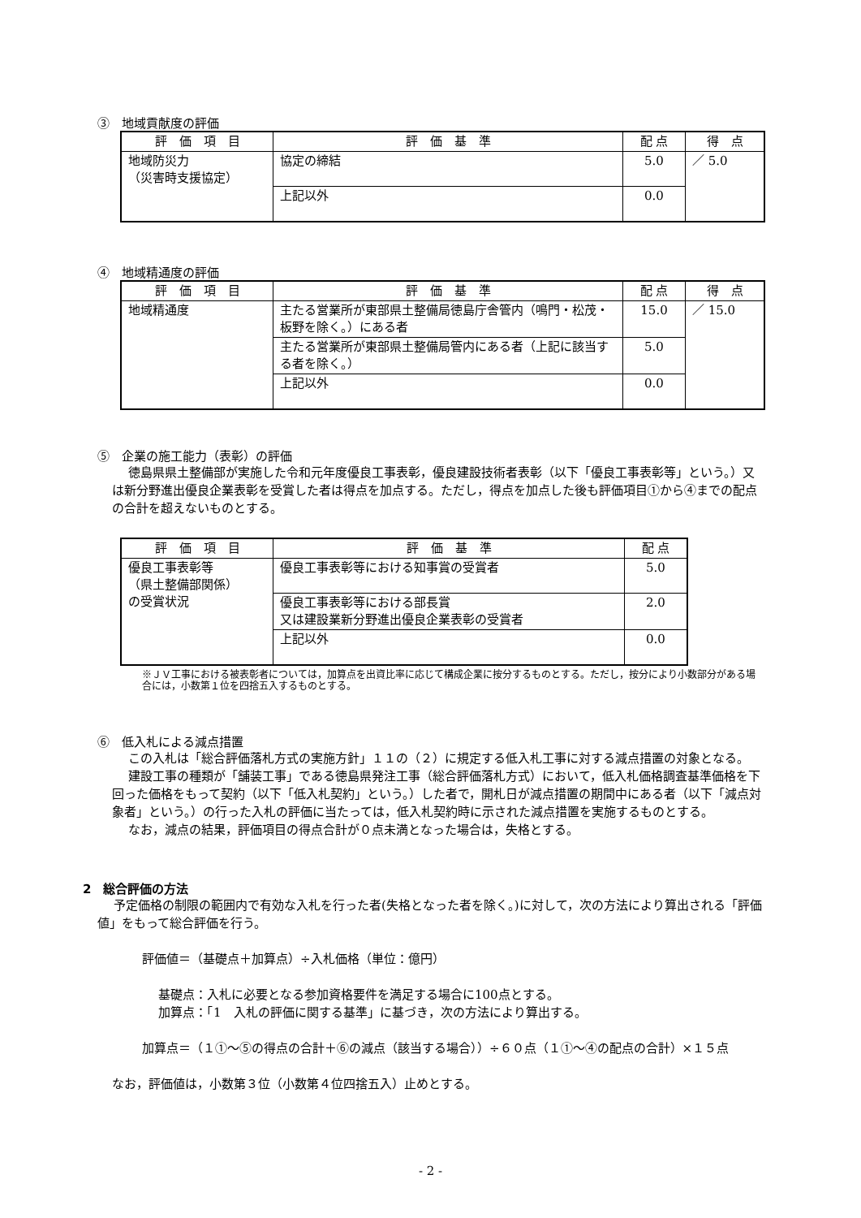③　地域貢献度の評価
| 評 価 項 目 | 評 価 基 準 | 配 点 | 得 点 |
| --- | --- | --- | --- |
| 地域防災力 （災害時支援協定） | 協定の締結 | 5.0 | ／ 5.0 |
| | 上記以外 | 0.0 | |
④　地域精通度の評価
| 評 価 項 目 | 評 価 基 準 | 配 点 | 得 点 |
| --- | --- | --- | --- |
| 地域精通度 | 主たる営業所が東部県土整備局徳島庁舎管内（鳴門・松茂・板野を除く。）にある者 | 15.0 | ／ 15.0 |
| | 主たる営業所が東部県土整備局管内にある者（上記に該当する者を除く。） | 5.0 | |
| | 上記以外 | 0.0 | |
⑤　企業の施工能力（表彰）の評価
徳島県県土整備部が実施した令和元年度優良工事表彰，優良建設技術者表彰（以下「優良工事表彰等」という。）又は新分野進出優良企業表彰を受賞した者は得点を加点する。ただし，得点を加点した後も評価項目①から④までの配点の合計を超えないものとする。
| 評 価 項 目 | 評 価 基 準 | 配 点 |
| --- | --- | --- |
| 優良工事表彰等 （県土整備部関係） の受賞状況 | 優良工事表彰等における知事賞の受賞者 | 5.0 |
| | 優良工事表彰等における部長賞 又は建設業新分野進出優良企業表彰の受賞者 | 2.0 |
| | 上記以外 | 0.0 |
※ＪＶ工事における被表彰者については，加算点を出資比率に応じて構成企業に按分するものとする。ただし，按分により小数部分がある場合には，小数第１位を四捨五入するものとする。
⑥　低入札による減点措置
この入札は「総合評価落札方式の実施方針」１１の（２）に規定する低入札工事に対する減点措置の対象となる。
建設工事の種類が「舗装工事」である徳島県発注工事（総合評価落札方式）において，低入札価格調査基準価格を下回った価格をもって契約（以下「低入札契約」という。）した者で，開札日が減点措置の期間中にある者（以下「減点対象者」という。）の行った入札の評価に当たっては，低入札契約時に示された減点措置を実施するものとする。
なお，減点の結果，評価項目の得点合計が０点未満となった場合は，失格とする。
2　総合評価の方法
予定価格の制限の範囲内で有効な入札を行った者(失格となった者を除く。)に対して，次の方法により算出される「評価値」をもって総合評価を行う。
評価値＝（基礎点＋加算点）÷入札価格（単位：億円）
基礎点：入札に必要となる参加資格要件を満足する場合に100点とする。
加算点：「1　入札の評価に関する基準」に基づき，次の方法により算出する。
加算点＝（１①～⑤の得点の合計＋⑥の減点（該当する場合））÷６０点（１①～④の配点の合計）×１５点
なお，評価値は，小数第３位（小数第４位四捨五入）止めとする。
- 2 -